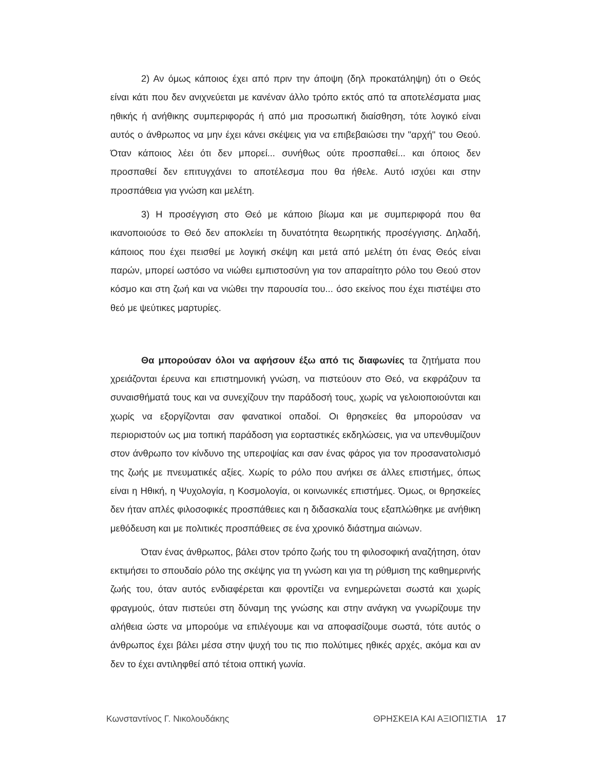2) Αν όμως κάποιος έχει από πριν την άποψη (δηλ προκατάληψη) ότι ο Θεός είναι κάτι που δεν ανιχνεύεται με κανέναν άλλο τρόπο εκτός από τα αποτελέσματα μιας ηθικής ή ανήθικης συμπεριφοράς ή από μια προσωπική διαίσθηση, τότε λογικό είναι αυτός ο άνθρωπος να μην έχει κάνει σκέψεις για να επιβεβαιώσει την "αρχή" του Θεού. Όταν κάποιος λέει ότι δεν μπορεί... συνήθως ούτε προσπαθεί... και όποιος δεν προσπαθεί δεν επιτυγχάνει το αποτέλεσμα που θα ήθελε. Αυτό ισχύει και στην προσπάθεια για γνώση και μελέτη.
3) Η προσέγγιση στο Θεό με κάποιο βίωμα και με συμπεριφορά που θα ικανοποιούσε το Θεό δεν αποκλείει τη δυνατότητα θεωρητικής προσέγγισης. Δηλαδή, κάποιος που έχει πεισθεί με λογική σκέψη και μετά από μελέτη ότι ένας Θεός είναι παρών, μπορεί ωστόσο να νιώθει εμπιστοσύνη για τον απαραίτητο ρόλο του Θεού στον κόσμο και στη ζωή και να νιώθει την παρουσία του... όσο εκείνος που έχει πιστέψει στο θεό με ψεύτικες μαρτυρίες.
Θα μπορούσαν όλοι να αφήσουν έξω από τις διαφωνίες τα ζητήματα που χρειάζονται έρευνα και επιστημονική γνώση, να πιστεύουν στο Θεό, να εκφράζουν τα συναισθήματά τους και να συνεχίζουν την παράδοσή τους, χωρίς να γελοιοποιούνται και χωρίς να εξοργίζονται σαν φανατικοί οπαδοί. Οι θρησκείες θα μπορούσαν να περιοριστούν ως μια τοπική παράδοση για εορταστικές εκδηλώσεις, για να υπενθυμίζουν στον άνθρωπο τον κίνδυνο της υπεροψίας και σαν ένας φάρος για τον προσανατολισμό της ζωής με πνευματικές αξίες. Χωρίς το ρόλο που ανήκει σε άλλες επιστήμες, όπως είναι η Ηθική, η Ψυχολογία, η Κοσμολογία, οι κοινωνικές επιστήμες. Όμως, οι θρησκείες δεν ήταν απλές φιλοσοφικές προσπάθειες και η διδασκαλία τους εξαπλώθηκε με ανήθικη μεθόδευση και με πολιτικές προσπάθειες σε ένα χρονικό διάστημα αιώνων.
Όταν ένας άνθρωπος, βάλει στον τρόπο ζωής του τη φιλοσοφική αναζήτηση, όταν εκτιμήσει το σπουδαίο ρόλο της σκέψης για τη γνώση και για τη ρύθμιση της καθημερινής ζωής του, όταν αυτός ενδιαφέρεται και φροντίζει να ενημερώνεται σωστά και χωρίς φραγμούς, όταν πιστεύει στη δύναμη της γνώσης και στην ανάγκη να γνωρίζουμε την αλήθεια ώστε να μπορούμε να επιλέγουμε και να αποφασίζουμε σωστά, τότε αυτός ο άνθρωπος έχει βάλει μέσα στην ψυχή του τις πιο πολύτιμες ηθικές αρχές, ακόμα και αν δεν το έχει αντιληφθεί από τέτοια οπτική γωνία.
Κωνσταντίνος Γ. Νικολουδάκης ΘΡΗΣΚΕΙΑ ΚΑΙ ΑΞΙΟΠΙΣΤΙΑ 17